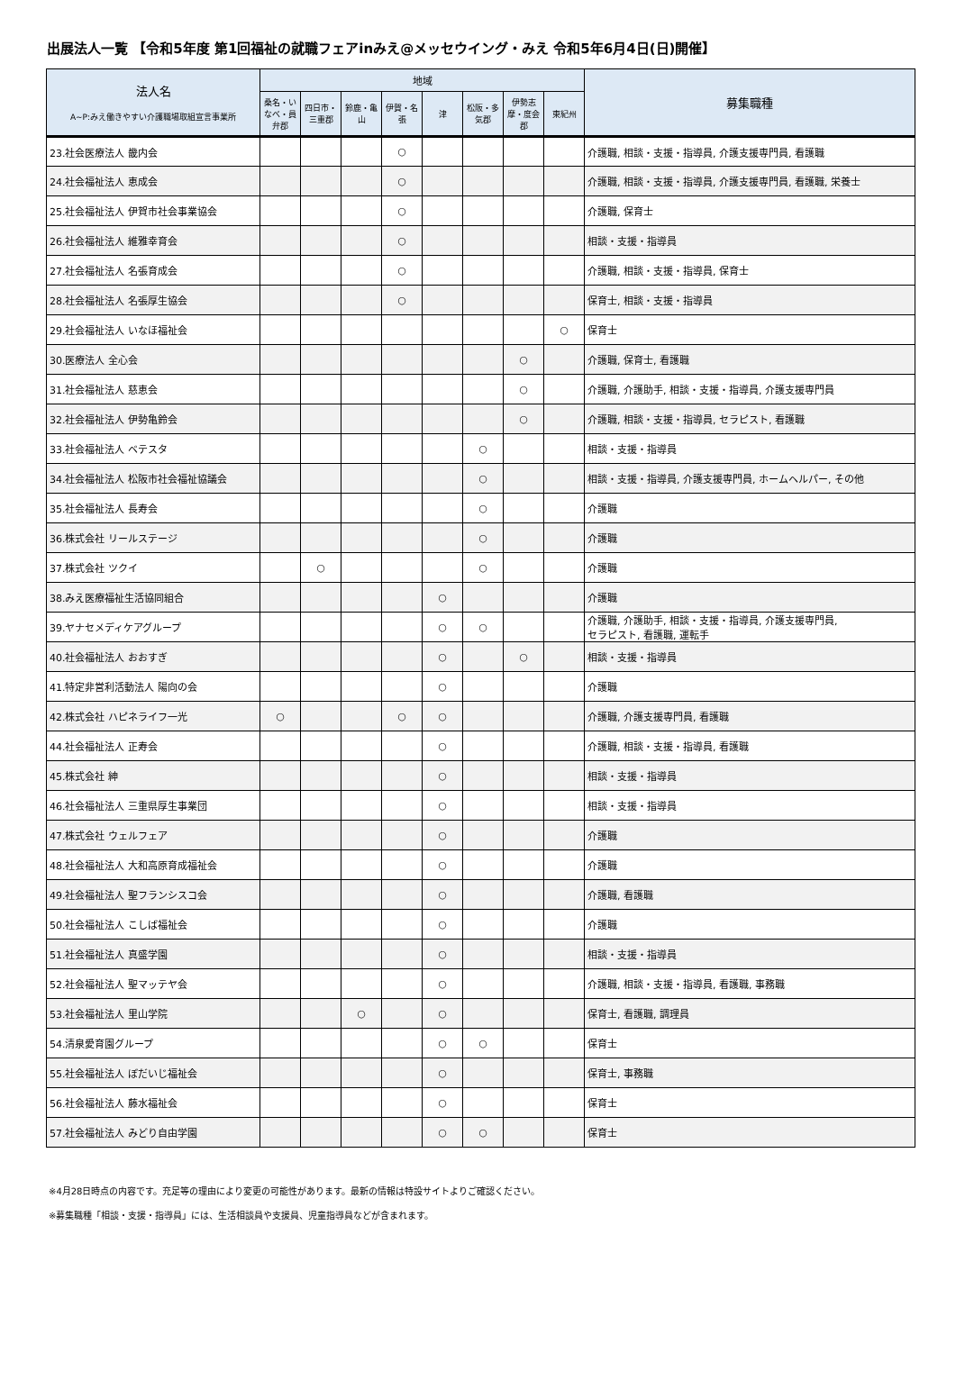出展法人一覧 【令和5年度 第1回福祉の就職フェアinみえ@メッセウイング・みえ 令和5年6月4日(日)開催】
| 法人名 A~P:みえ働きやすい介護職場取組宣言事業所 | 地域 | | | | | | | | 募集職種 |
| --- | --- | --- | --- | --- | --- | --- | --- | --- | --- |
| | 桑名・いなべ・員弁郡 | 四日市・三重郡 | 鈴鹿・亀山 | 伊賀・名張 | 津 | 松阪・多気郡 | 伊勢志摩・度会郡 | 東紀州 | |
| 23.社会医療法人 畿内会 | | | | ○ | | | | | 介護職, 相談・支援・指導員, 介護支援専門員, 看護職 |
| 24.社会福祉法人 恵成会 | | | | ○ | | | | | 介護職, 相談・支援・指導員, 介護支援専門員, 看護職, 栄養士 |
| 25.社会福祉法人 伊賀市社会事業協会 | | | | ○ | | | | | 介護職, 保育士 |
| 26.社会福祉法人 維雅幸育会 | | | | ○ | | | | | 相談・支援・指導員 |
| 27.社会福祉法人 名張育成会 | | | | ○ | | | | | 介護職, 相談・支援・指導員, 保育士 |
| 28.社会福祉法人 名張厚生協会 | | | | ○ | | | | | 保育士, 相談・支援・指導員 |
| 29.社会福祉法人 いなほ福祉会 | | | | | | | | ○ | 保育士 |
| 30.医療法人 全心会 | | | | | | | ○ | | 介護職, 保育士, 看護職 |
| 31.社会福祉法人 慈恵会 | | | | | | | ○ | | 介護職, 介護助手, 相談・支援・指導員, 介護支援専門員 |
| 32.社会福祉法人 伊勢亀鈴会 | | | | | | | ○ | | 介護職, 相談・支援・指導員, セラピスト, 看護職 |
| 33.社会福祉法人 ベテスタ | | | | | | ○ | | | 相談・支援・指導員 |
| 34.社会福祉法人 松阪市社会福祉協議会 | | | | | | ○ | | | 相談・支援・指導員, 介護支援専門員, ホームヘルパー, その他 |
| 35.社会福祉法人 長寿会 | | | | | | ○ | | | 介護職 |
| 36.株式会社 リールステージ | | | | | | ○ | | | 介護職 |
| 37.株式会社 ツクイ | | ○ | | | | ○ | | | 介護職 |
| 38.みえ医療福祉生活協同組合 | | | | | ○ | | | | 介護職 |
| 39.ヤナセメディケアグループ | | | | | ○ | ○ | | | 介護職, 介護助手, 相談・支援・指導員, 介護支援専門員, セラピスト, 看護職, 運転手 |
| 40.社会福祉法人 おおすぎ | | | | | ○ | | ○ | | 相談・支援・指導員 |
| 41.特定非営利活動法人 陽向の会 | | | | | ○ | | | | 介護職 |
| 42.株式会社 ハピネライフ一光 | ○ | | | ○ | ○ | | | | 介護職, 介護支援専門員, 看護職 |
| 44.社会福祉法人 正寿会 | | | | | ○ | | | | 介護職, 相談・支援・指導員, 看護職 |
| 45.株式会社 紳 | | | | | ○ | | | | 相談・支援・指導員 |
| 46.社会福祉法人 三重県厚生事業団 | | | | | ○ | | | | 相談・支援・指導員 |
| 47.株式会社 ウェルフェア | | | | | ○ | | | | 介護職 |
| 48.社会福祉法人 大和高原育成福祉会 | | | | | ○ | | | | 介護職 |
| 49.社会福祉法人 聖フランシスコ会 | | | | | ○ | | | | 介護職, 看護職 |
| 50.社会福祉法人 こしば福祉会 | | | | | ○ | | | | 介護職 |
| 51.社会福祉法人 真盛学園 | | | | | ○ | | | | 相談・支援・指導員 |
| 52.社会福祉法人 聖マッテヤ会 | | | | | ○ | | | | 介護職, 相談・支援・指導員, 看護職, 事務職 |
| 53.社会福祉法人 里山学院 | | | ○ | | ○ | | | | 保育士, 看護職, 調理員 |
| 54.清泉愛育園グループ | | | | | ○ | ○ | | | 保育士 |
| 55.社会福祉法人 ぼだいじ福祉会 | | | | | ○ | | | | 保育士, 事務職 |
| 56.社会福祉法人 藤水福祉会 | | | | | ○ | | | | 保育士 |
| 57.社会福祉法人 みどり自由学園 | | | | | ○ | ○ | | | 保育士 |
※4月28日時点の内容です。充足等の理由により変更の可能性があります。最新の情報は特設サイトよりご確認ください。
※募集職種「相談・支援・指導員」には、生活相談員や支援員、児童指導員などが含まれます。